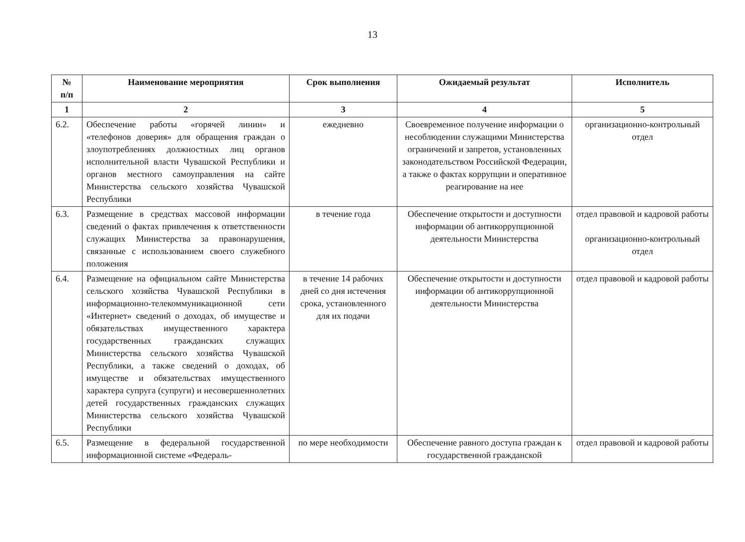13
| № п/п | Наименование мероприятия | Срок выполнения | Ожидаемый результат | Исполнитель |
| --- | --- | --- | --- | --- |
| 1 | 2 | 3 | 4 | 5 |
| 6.2. | Обеспечение работы «горячей линии» и «телефонов доверия» для обращения граждан о злоупотреблениях должностных лиц органов исполнительной власти Чувашской Республики и органов местного самоуправления на сайте Министерства сельского хозяйства Чувашской Республики | ежедневно | Своевременное получение информации о несоблюдении служащими Министерства ограничений и запретов, установленных законодательством Российской Федерации, а также о фактах коррупции и оперативное реагирование на нее | организационно-контрольный отдел |
| 6.3. | Размещение в средствах массовой информации сведений о фактах привлечения к ответственности служащих Министерства за правонарушения, связанные с использованием своего служебного положения | в течение года | Обеспечение открытости и доступности информации об антикоррупционной деятельности Министерства | отдел правовой и кадровой работы организационно-контрольный отдел |
| 6.4. | Размещение на официальном сайте Министерства сельского хозяйства Чувашской Республики в информационно-телекоммуникационной сети «Интернет» сведений о доходах, об имуществе и обязательствах имущественного характера государственных гражданских служащих Министерства сельского хозяйства Чувашской Республики, а также сведений о доходах, об имуществе и обязательствах имущественного характера супруга (супруги) и несовершеннолетних детей государственных гражданских служащих Министерства сельского хозяйства Чувашской Республики | в течение 14 рабочих дней со дня истечения срока, установленного для их подачи | Обеспечение открытости и доступности информации об антикоррупционной деятельности Министерства | отдел правовой и кадровой работы |
| 6.5. | Размещение в федеральной государственной информационной системе «Федераль- | по мере необходимости | Обеспечение равного доступа граждан к государственной гражданской | отдел правовой и кадровой работы |